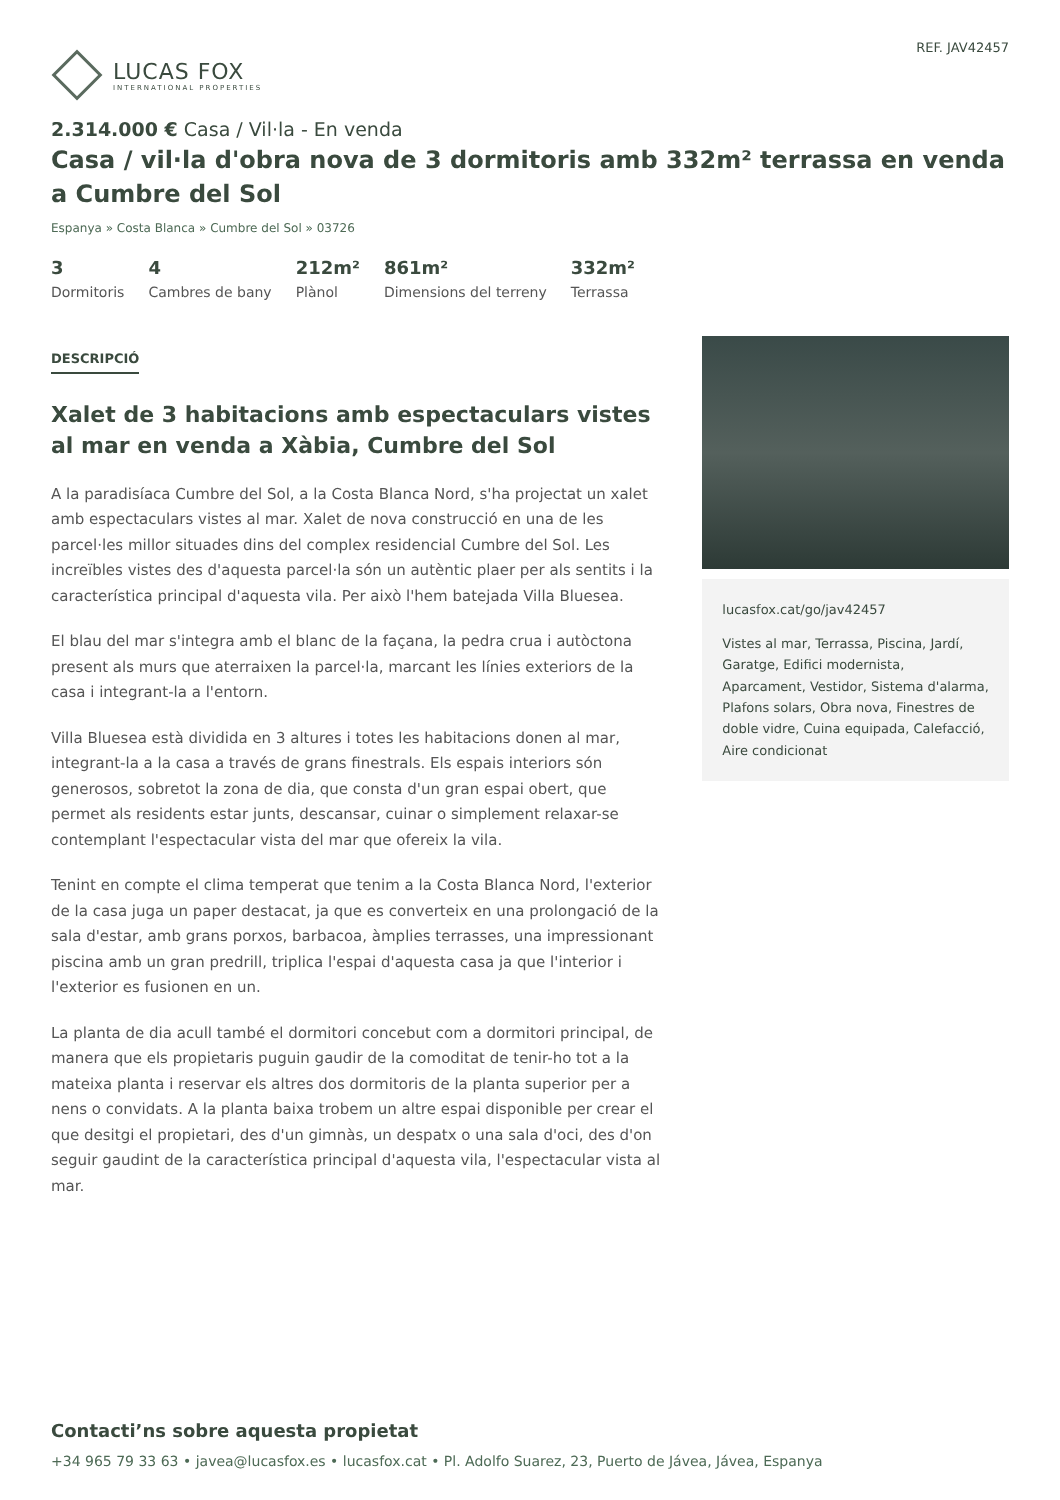LUCAS FOX
INTERNATIONAL PROPERTIES
REF. JAV42457
2.314.000 € Casa / Vil·la - En venda
Casa / vil·la d'obra nova de 3 dormitoris amb 332m² terrassa en venda a Cumbre del Sol
Espanya » Costa Blanca » Cumbre del Sol » 03726
3
Dormitoris
4
Cambres de bany
212m²
Plànol
861m²
Dimensions del terreny
332m²
Terrassa
DESCRIPCIÓ
Xalet de 3 habitacions amb espectaculars vistes al mar en venda a Xàbia, Cumbre del Sol
A la paradisíaca Cumbre del Sol, a la Costa Blanca Nord, s'ha projectat un xalet amb espectaculars vistes al mar. Xalet de nova construcció en una de les parcel·les millor situades dins del complex residencial Cumbre del Sol. Les increïbles vistes des d'aquesta parcel·la són un autèntic plaer per als sentits i la característica principal d'aquesta vila. Per això l'hem batejada Villa Bluesea.
El blau del mar s'integra amb el blanc de la façana, la pedra crua i autòctona present als murs que aterraixen la parcel·la, marcant les línies exteriors de la casa i integrant-la a l'entorn.
Villa Bluesea està dividida en 3 altures i totes les habitacions donen al mar, integrant-la a la casa a través de grans finestrals. Els espais interiors són generosos, sobretot la zona de dia, que consta d'un gran espai obert, que permet als residents estar junts, descansar, cuinar o simplement relaxar-se contemplant l'espectacular vista del mar que ofereix la vila.
Tenint en compte el clima temperat que tenim a la Costa Blanca Nord, l'exterior de la casa juga un paper destacat, ja que es converteix en una prolongació de la sala d'estar, amb grans porxos, barbacoa, àmplies terrasses, una impressionant piscina amb un gran predrill, triplica l'espai d'aquesta casa ja que l'interior i l'exterior es fusionen en un.
La planta de dia acull també el dormitori concebut com a dormitori principal, de manera que els propietaris puguin gaudir de la comoditat de tenir-ho tot a la mateixa planta i reservar els altres dos dormitoris de la planta superior per a nens o convidats. A la planta baixa trobem un altre espai disponible per crear el que desitgi el propietari, des d'un gimnàs, un despatx o una sala d'oci, des d'on seguir gaudint de la característica principal d'aquesta vila, l'espectacular vista al mar.
lucasfox.cat/go/jav42457
Vistes al mar, Terrassa, Piscina, Jardí, Garatge, Edifici modernista, Aparcament, Vestidor, Sistema d'alarma, Plafons solars, Obra nova, Finestres de doble vidre, Cuina equipada, Calefacció, Aire condicionat
Contacti’ns sobre aquesta propietat
+34 965 79 33 63 • javea@lucasfox.es • lucasfox.cat • Pl. Adolfo Suarez, 23, Puerto de Jávea, Jávea, Espanya